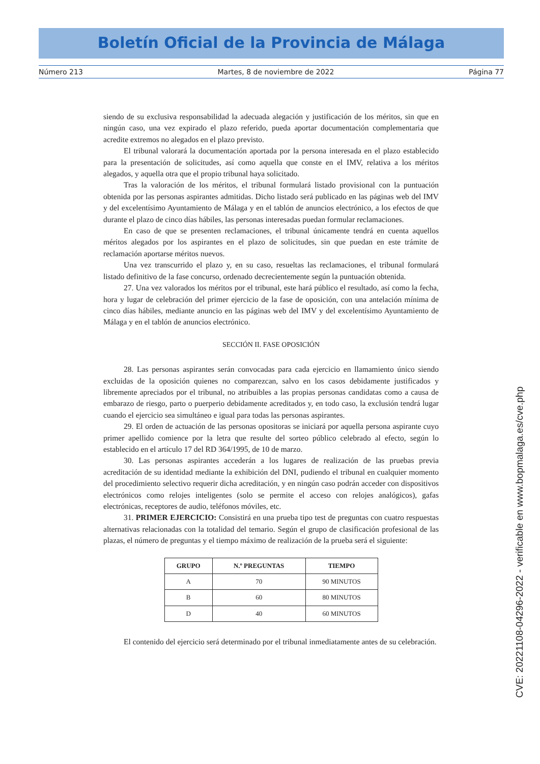Boletín Oficial de la Provincia de Málaga
Número 213 Martes, 8 de noviembre de 2022 Página 77
siendo de su exclusiva responsabilidad la adecuada alegación y justificación de los méritos, sin que en ningún caso, una vez expirado el plazo referido, pueda aportar documentación complementaria que acredite extremos no alegados en el plazo previsto.
El tribunal valorará la documentación aportada por la persona interesada en el plazo establecido para la presentación de solicitudes, así como aquella que conste en el IMV, relativa a los méritos alegados, y aquella otra que el propio tribunal haya solicitado.
Tras la valoración de los méritos, el tribunal formulará listado provisional con la puntuación obtenida por las personas aspirantes admitidas. Dicho listado será publicado en las páginas web del IMV y del excelentísimo Ayuntamiento de Málaga y en el tablón de anuncios electrónico, a los efectos de que durante el plazo de cinco días hábiles, las personas interesadas puedan formular reclamaciones.
En caso de que se presenten reclamaciones, el tribunal únicamente tendrá en cuenta aquellos méritos alegados por los aspirantes en el plazo de solicitudes, sin que puedan en este trámite de reclamación aportarse méritos nuevos.
Una vez transcurrido el plazo y, en su caso, resueltas las reclamaciones, el tribunal formulará listado definitivo de la fase concurso, ordenado decrecientemente según la puntuación obtenida.
27. Una vez valorados los méritos por el tribunal, este hará público el resultado, así como la fecha, hora y lugar de celebración del primer ejercicio de la fase de oposición, con una antelación mínima de cinco días hábiles, mediante anuncio en las páginas web del IMV y del excelentísimo Ayuntamiento de Málaga y en el tablón de anuncios electrónico.
SECCIÓN II. FASE OPOSICIÓN
28. Las personas aspirantes serán convocadas para cada ejercicio en llamamiento único siendo excluidas de la oposición quienes no comparezcan, salvo en los casos debidamente justificados y libremente apreciados por el tribunal, no atribuibles a las propias personas candidatas como a causa de embarazo de riesgo, parto o puerperio debidamente acreditados y, en todo caso, la exclusión tendrá lugar cuando el ejercicio sea simultáneo e igual para todas las personas aspirantes.
29. El orden de actuación de las personas opositoras se iniciará por aquella persona aspirante cuyo primer apellido comience por la letra que resulte del sorteo público celebrado al efecto, según lo establecido en el artículo 17 del RD 364/1995, de 10 de marzo.
30. Las personas aspirantes accederán a los lugares de realización de las pruebas previa acreditación de su identidad mediante la exhibición del DNI, pudiendo el tribunal en cualquier momento del procedimiento selectivo requerir dicha acreditación, y en ningún caso podrán acceder con dispositivos electrónicos como relojes inteligentes (solo se permite el acceso con relojes analógicos), gafas electrónicas, receptores de audio, teléfonos móviles, etc.
31. PRIMER EJERCICIO: Consistirá en una prueba tipo test de preguntas con cuatro respuestas alternativas relacionadas con la totalidad del temario. Según el grupo de clasificación profesional de las plazas, el número de preguntas y el tiempo máximo de realización de la prueba será el siguiente:
| GRUPO | N.º PREGUNTAS | TIEMPO |
| --- | --- | --- |
| A | 70 | 90 MINUTOS |
| B | 60 | 80 MINUTOS |
| D | 40 | 60 MINUTOS |
El contenido del ejercicio será determinado por el tribunal inmediatamente antes de su celebración.
CVE: 20221108-04296-2022 - verificable en www.bopmalaga.es/cve.php